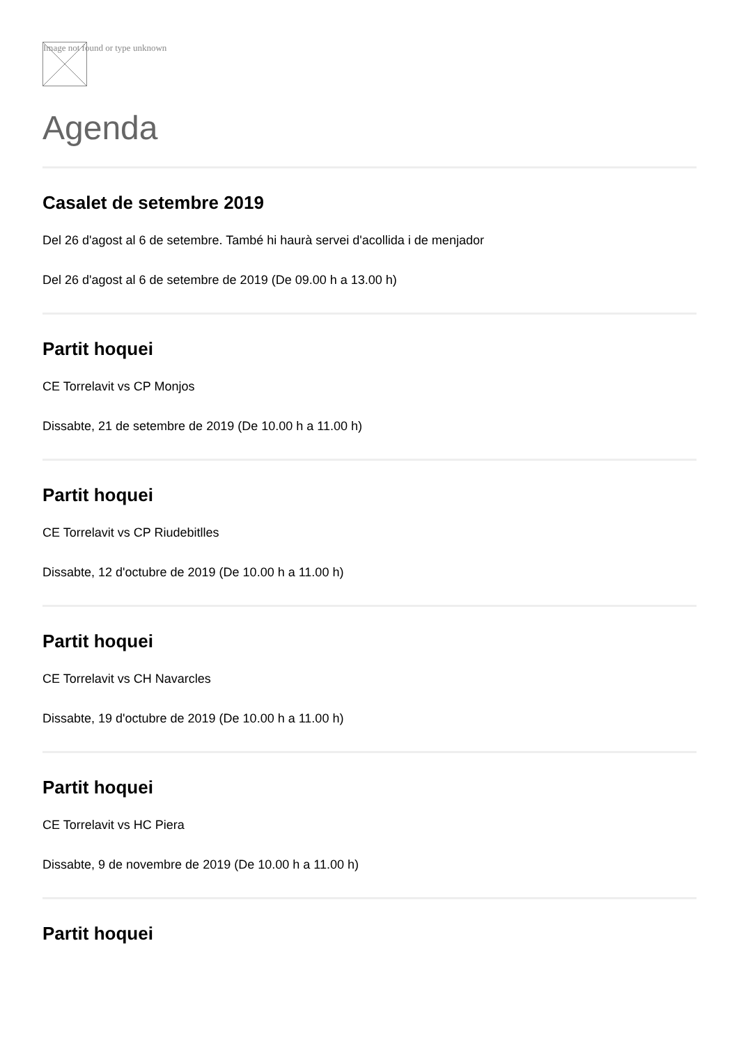Image not found or type unknown
Agenda
Casalet de setembre 2019
Del 26 d'agost al 6 de setembre. També hi haurà servei d'acollida i de menjador
Del 26 d'agost al 6 de setembre de 2019 (De 09.00 h a 13.00 h)
Partit hoquei
CE Torrelavit vs CP Monjos
Dissabte, 21 de setembre de 2019 (De 10.00 h a 11.00 h)
Partit hoquei
CE Torrelavit vs CP Riudebitlles
Dissabte, 12 d'octubre de 2019 (De 10.00 h a 11.00 h)
Partit hoquei
CE Torrelavit vs CH Navarcles
Dissabte, 19 d'octubre de 2019 (De 10.00 h a 11.00 h)
Partit hoquei
CE Torrelavit vs HC Piera
Dissabte, 9 de novembre de 2019 (De 10.00 h a 11.00 h)
Partit hoquei